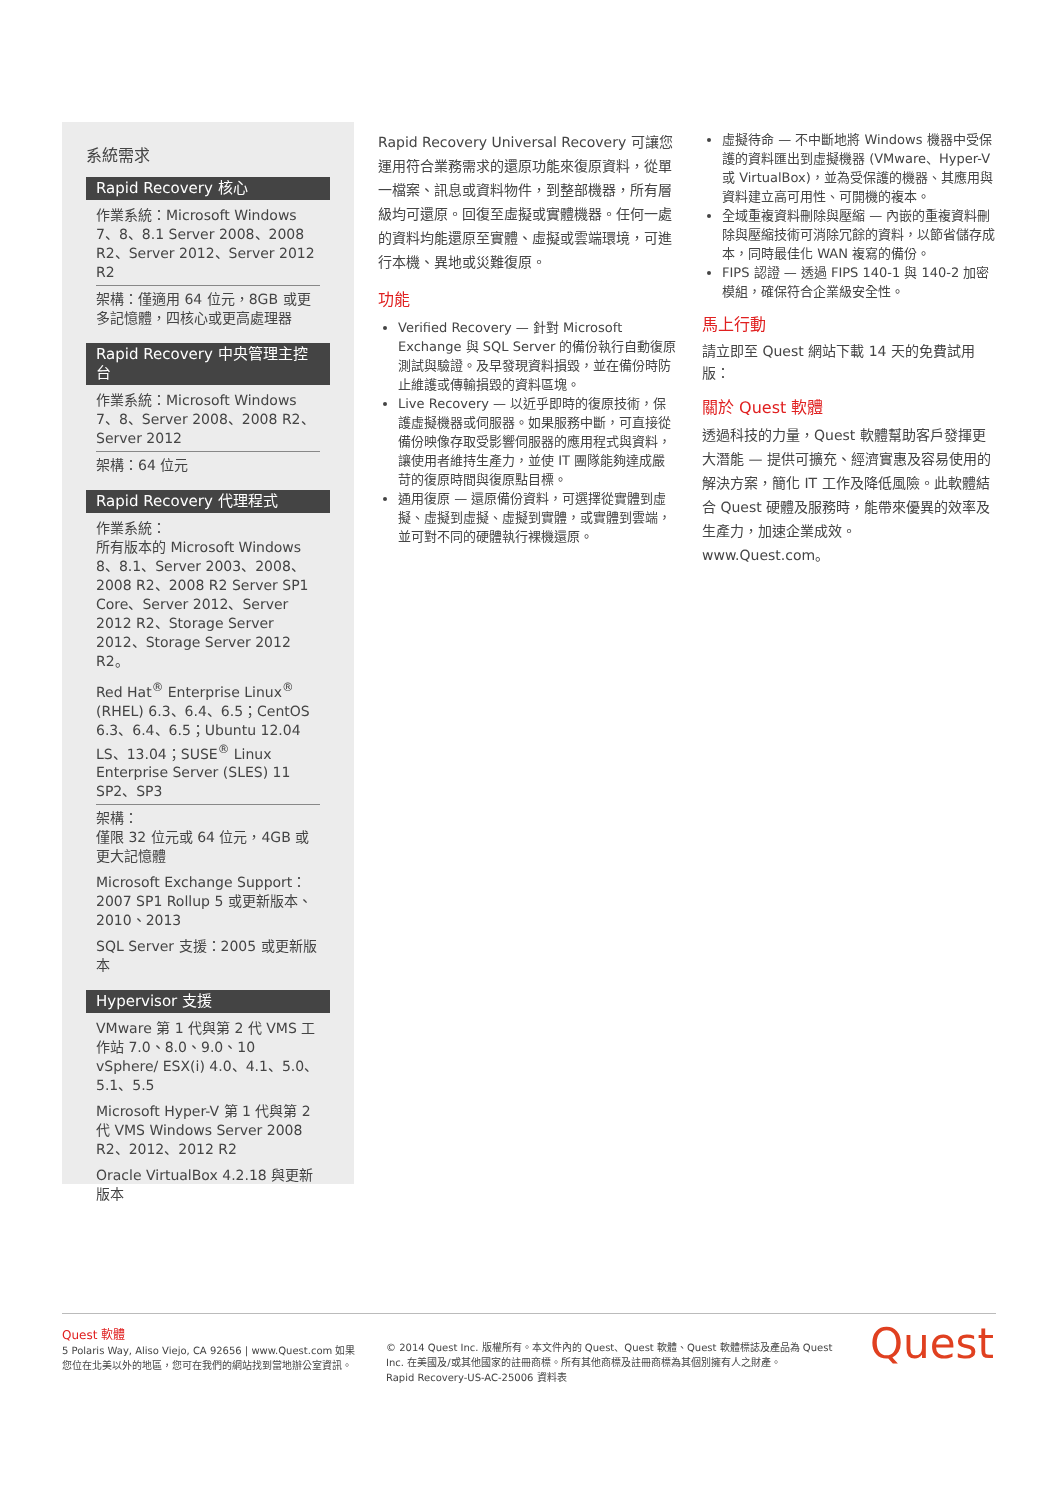系統需求
Rapid Recovery 核心
作業系統：Microsoft Windows 7、8、8.1 Server 2008、2008 R2、Server 2012、Server 2012 R2
架構：僅適用 64 位元，8GB 或更多記憶體，四核心或更高處理器
Rapid Recovery 中央管理主控台
作業系統：Microsoft Windows 7、8、Server 2008、2008 R2、Server 2012
架構：64 位元
Rapid Recovery 代理程式
作業系統：
所有版本的 Microsoft Windows 8、8.1、Server 2003、2008、2008 R2、2008 R2 Server SP1 Core、Server 2012、Server 2012 R2、Storage Server 2012、Storage Server 2012 R2。
Red Hat<sup>®</sup> Enterprise Linux<sup>®</sup> (RHEL) 6.3、6.4、6.5；CentOS 6.3、6.4、6.5；Ubuntu 12.04 LS、13.04；SUSE<sup>®</sup> Linux Enterprise Server (SLES) 11 SP2、SP3
架構：
僅限 32 位元或 64 位元，4GB 或更大記憶體
Microsoft Exchange Support：2007 SP1 Rollup 5 或更新版本、2010、2013
SQL Server 支援：2005 或更新版本
Hypervisor 支援
VMware 第 1 代與第 2 代 VMS 工作站 7.0、8.0、9.0、10 vSphere/ ESX(i) 4.0、4.1、5.0、5.1、5.5
Microsoft Hyper-V 第 1 代與第 2 代 VMS Windows Server 2008 R2、2012、2012 R2
Oracle VirtualBox 4.2.18 與更新版本
Rapid Recovery Universal Recovery 可讓您運用符合業務需求的還原功能來復原資料，從單一檔案、訊息或資料物件，到整部機器，所有層級均可還原。回復至虛擬或實體機器。任何一處的資料均能還原至實體、虛擬或雲端環境，可進行本機、異地或災難復原。
功能
Verified Recovery — 針對 Microsoft Exchange 與 SQL Server 的備份執行自動復原測試與驗證。及早發現資料損毀，並在備份時防止維護或傳輸損毀的資料區塊。
Live Recovery — 以近乎即時的復原技術，保護虛擬機器或伺服器。如果服務中斷，可直接從備份映像存取受影響伺服器的應用程式與資料，讓使用者維持生產力，並使 IT 團隊能夠達成嚴苛的復原時間與復原點目標。
通用復原 — 還原備份資料，可選擇從實體到虛擬、虛擬到虛擬、虛擬到實體，或實體到雲端，並可對不同的硬體執行裸機還原。
虛擬待命 — 不中斷地將 Windows 機器中受保護的資料匯出到虛擬機器 (VMware、Hyper-V 或 VirtualBox)，並為受保護的機器、其應用與資料建立高可用性、可開機的複本。
全域重複資料刪除與壓縮 — 內嵌的重複資料刪除與壓縮技術可消除冗餘的資料，以節省儲存成本，同時最佳化 WAN 複寫的備份。
FIPS 認證 — 透過 FIPS 140-1 與 140-2 加密模組，確保符合企業級安全性。
馬上行動
請立即至 Quest 網站下載 14 天的免費試用版：
關於 Quest 軟體
透過科技的力量，Quest 軟體幫助客戶發揮更大潛能 — 提供可擴充、經濟實惠及容易使用的解決方案，簡化 IT 工作及降低風險。此軟體結合 Quest 硬體及服務時，能帶來優異的效率及生產力，加速企業成效。
www.Quest.com。
Quest 軟體
5 Polaris Way, Aliso Viejo, CA 92656 | www.Quest.com 如果您位在北美以外的地區，您可在我們的網站找到當地辦公室資訊。
© 2014 Quest Inc. 版權所有。本文件內的 Quest、Quest 軟體、Quest 軟體標誌及產品為 Quest Inc. 在美國及/或其他國家的註冊商標。所有其他商標及註冊商標為其個別擁有人之財產。
Rapid Recovery-US-AC-25006 資料表
Quest